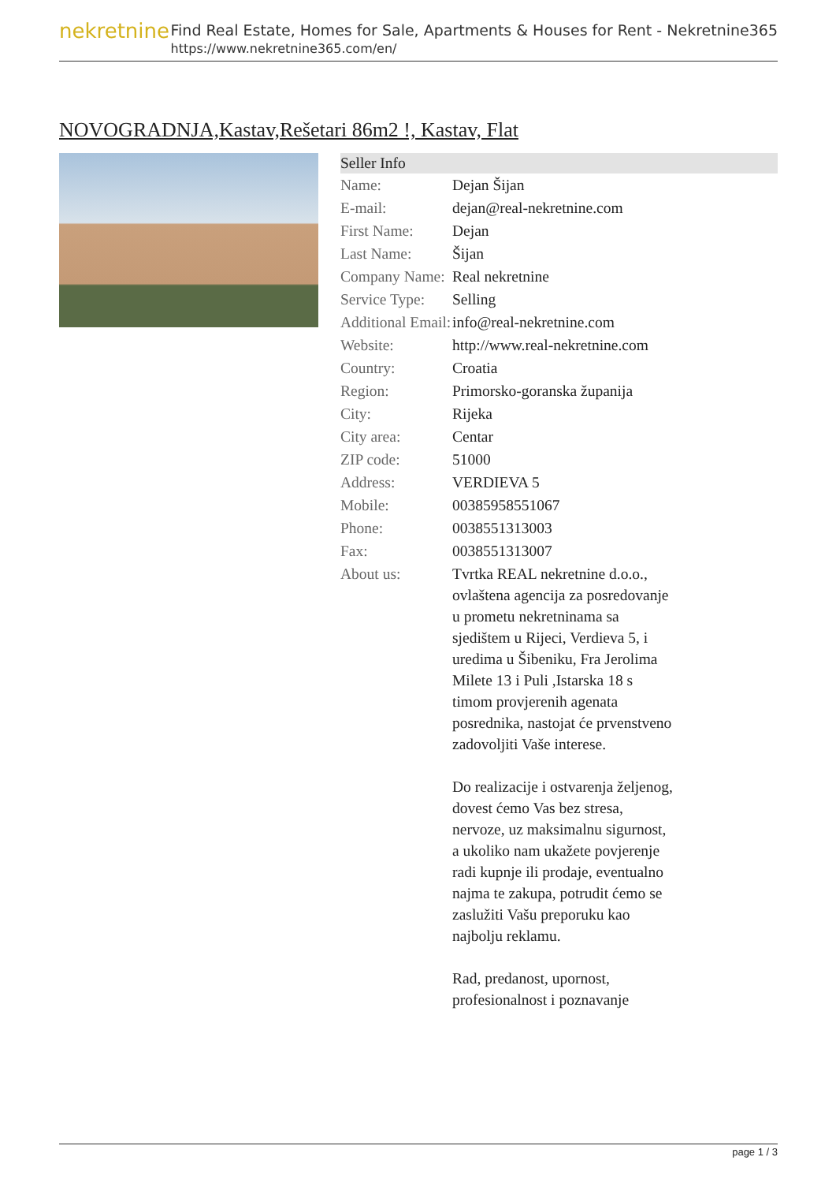nekretnine
Find Real Estate, Homes for Sale, Apartments & Houses for Rent - Nekretnine365
https://www.nekretnine365.com/en/
NOVOGRADNJA,Kastav,Rešetari 86m2 !, Kastav, Flat
| Seller Info | |
| --- | --- |
| Name: | Dejan Šijan |
| E-mail: | dejan@real-nekretnine.com |
| First Name: | Dejan |
| Last Name: | Šijan |
| Company Name: | Real nekretnine |
| Service Type: | Selling |
| Additional Email: | info@real-nekretnine.com |
| Website: | http://www.real-nekretnine.com |
| Country: | Croatia |
| Region: | Primorsko-goranska županija |
| City: | Rijeka |
| City area: | Centar |
| ZIP code: | 51000 |
| Address: | VERDIEVA 5 |
| Mobile: | 00385958551067 |
| Phone: | 0038551313003 |
| Fax: | 0038551313007 |
| About us: | Tvrtka REAL nekretnine d.o.o., ovlaštena agencija za posredovanje u prometu nekretninama sa sjedištem u Rijeci, Verdieva 5, i uredima u Šibeniku, Fra Jerolima Milete 13 i Puli ,Istarska 18 s timom provjerenih agenata posrednika, nastojat će prvenstveno zadovoljiti Vaše interese. Do realizacije i ostvarenja željenog, dovest ćemo Vas bez stresa, nervoze, uz maksimalnu sigurnost, a ukoliko nam ukažete povjerenje radi kupnje ili prodaje, eventualno najma te zakupa, potrudit ćemo se zaslužiti Vašu preporuku kao najbolju reklamu. Rad, predanost, upornost, profesionalnost i poznavanje |
page 1 / 3